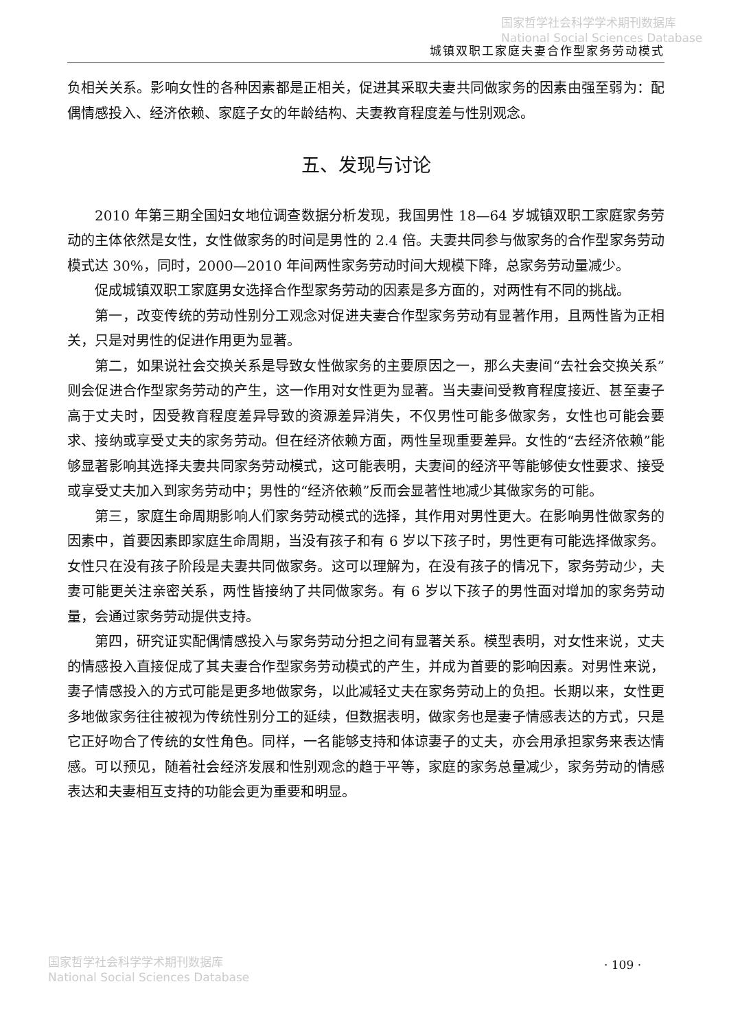国家哲学社会科学学术期刊数据库
National Social Sciences Database
城镇双职工家庭夫妻合作型家务劳动模式
负相关关系。影响女性的各种因素都是正相关，促进其采取夫妻共同做家务的因素由强至弱为：配偶情感投入、经济依赖、家庭子女的年龄结构、夫妻教育程度差与性别观念。
五、发现与讨论
2010 年第三期全国妇女地位调查数据分析发现，我国男性 18—64 岁城镇双职工家庭家务劳动的主体依然是女性，女性做家务的时间是男性的 2.4 倍。夫妻共同参与做家务的合作型家务劳动模式达 30%，同时，2000—2010 年间两性家务劳动时间大规模下降，总家务劳动量减少。
促成城镇双职工家庭男女选择合作型家务劳动的因素是多方面的，对两性有不同的挑战。
第一，改变传统的劳动性别分工观念对促进夫妻合作型家务劳动有显著作用，且两性皆为正相关，只是对男性的促进作用更为显著。
第二，如果说社会交换关系是导致女性做家务的主要原因之一，那么夫妻间“去社会交换关系”则会促进合作型家务劳动的产生，这一作用对女性更为显著。当夫妻间受教育程度接近、甚至妻子高于丈夫时，因受教育程度差异导致的资源差异消失，不仅男性可能多做家务，女性也可能会要求、接纳或享受丈夫的家务劳动。但在经济依赖方面，两性呈现重要差异。女性的“去经济依赖”能够显著影响其选择夫妻共同家务劳动模式，这可能表明，夫妻间的经济平等能够使女性要求、接受或享受丈夫加入到家务劳动中；男性的“经济依赖”反而会显著性地减少其做家务的可能。
第三，家庭生命周期影响人们家务劳动模式的选择，其作用对男性更大。在影响男性做家务的因素中，首要因素即家庭生命周期，当没有孩子和有 6 岁以下孩子时，男性更有可能选择做家务。女性只在没有孩子阶段是夫妻共同做家务。这可以理解为，在没有孩子的情况下，家务劳动少，夫妻可能更关注亲密关系，两性皆接纳了共同做家务。有 6 岁以下孩子的男性面对增加的家务劳动量，会通过家务劳动提供支持。
第四，研究证实配偶情感投入与家务劳动分担之间有显著关系。模型表明，对女性来说，丈夫的情感投入直接促成了其夫妻合作型家务劳动模式的产生，并成为首要的影响因素。对男性来说，妻子情感投入的方式可能是更多地做家务，以此减轻丈夫在家务劳动上的负担。长期以来，女性更多地做家务往往被视为传统性别分工的延续，但数据表明，做家务也是妻子情感表达的方式，只是它正好吻合了传统的女性角色。同样，一名能够支持和体谅妻子的丈夫，亦会用承担家务来表达情感。可以预见，随着社会经济发展和性别观念的趋于平等，家庭的家务总量减少，家务劳动的情感表达和夫妻相互支持的功能会更为重要和明显。
· 109 ·
国家哲学社会科学学术期刊数据库
National Social Sciences Database